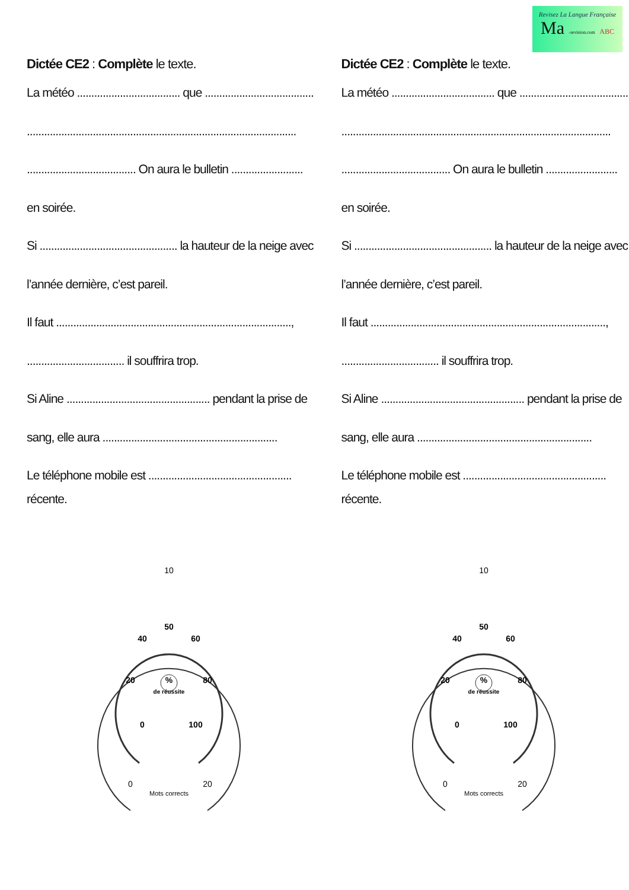Revisez La Langue Française
Ma -revision.com ABC
Dictée CE2 : Complète le texte.
La météo .................................... que ......................................
..............................................................................................
...................................... On aura le bulletin .........................
en soirée.
Si ................................................ la hauteur de la neige avec
l’année dernière, c’est pareil.
Il faut ..................................................................................,
.................................. il souffrira trop.
Si Aline .................................................. pendant la prise de
sang, elle aura .............................................................
Le téléphone mobile est ..................................................
récente.
Dictée CE2 : Complète le texte.
La météo .................................... que ......................................
..............................................................................................
...................................... On aura le bulletin .........................
en soirée.
Si ................................................ la hauteur de la neige avec
l’année dernière, c’est pareil.
Il faut ..................................................................................,
.................................. il souffrira trop.
Si Aline .................................................. pendant la prise de
sang, elle aura .............................................................
Le téléphone mobile est ..................................................
récente.
10
50
%
de réussite
40
60
20
80
0
100
0
20
Mots corrects
10
50
%
de réussite
40
60
20
80
0
100
0
20
Mots corrects